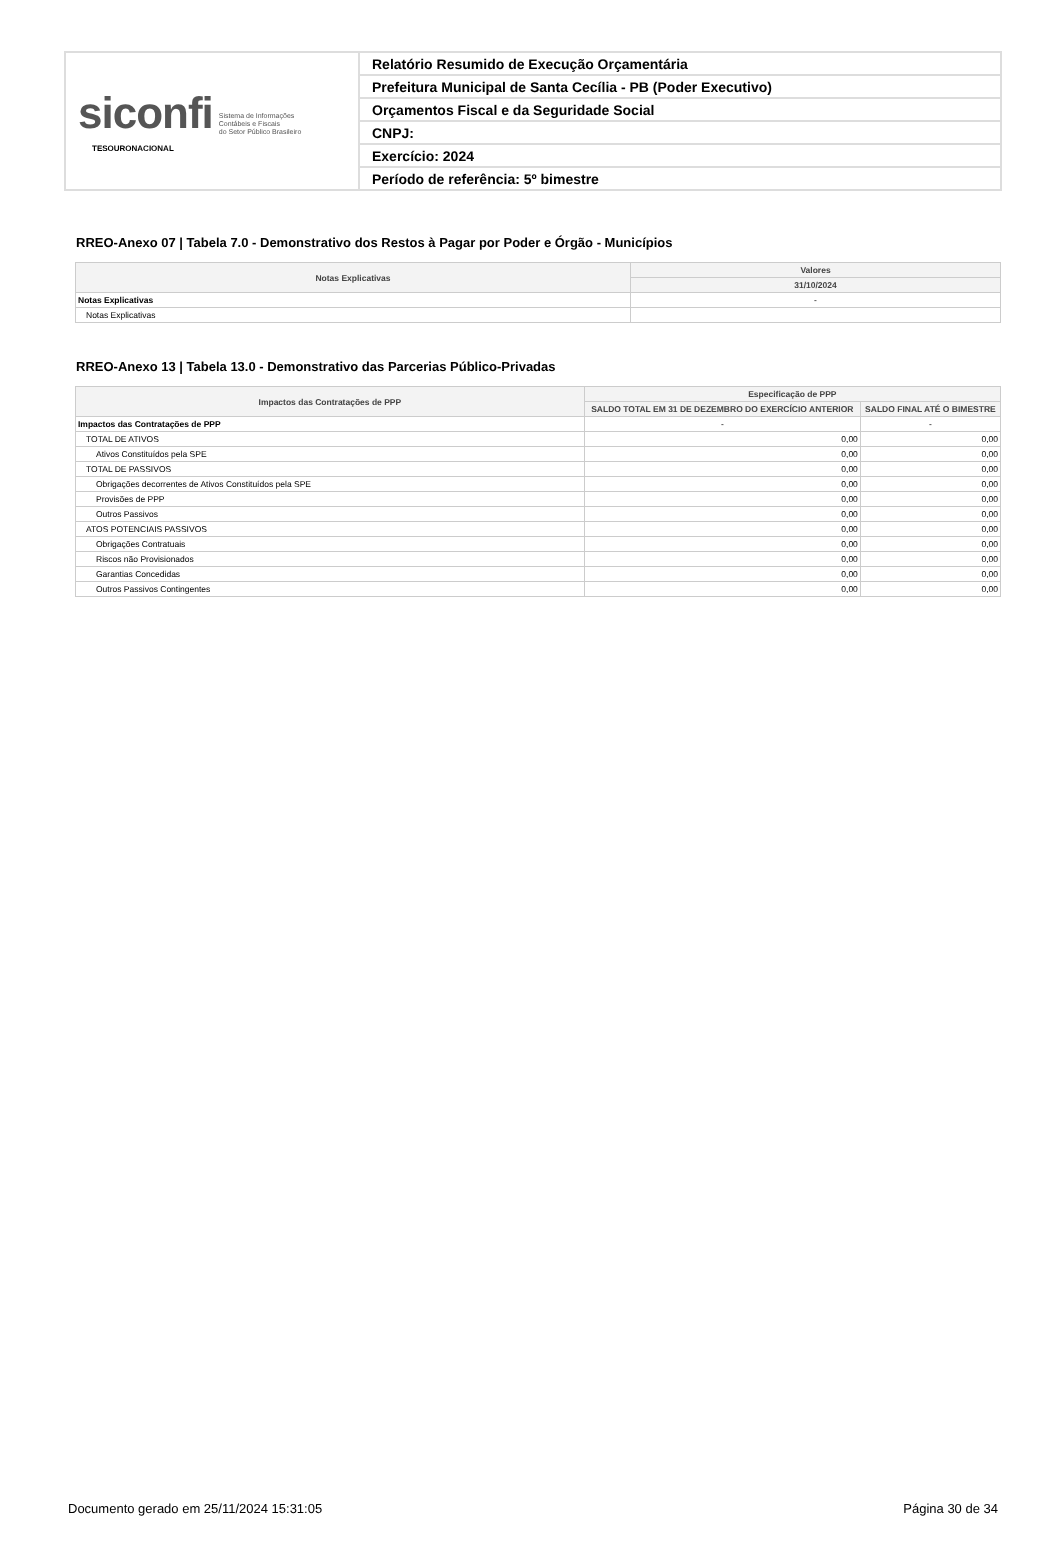| siconfi Sistema de Informações Contábeis e Fiscais do Setor Público Brasileiro TESOURONACIONAL | Relatório Resumido de Execução Orçamentária |
| | Prefeitura Municipal de Santa Cecília - PB (Poder Executivo) |
| | Orçamentos Fiscal e da Seguridade Social |
| | CNPJ: |
| | Exercício: 2024 |
| | Período de referência: 5º bimestre |
RREO-Anexo 07 | Tabela 7.0 - Demonstrativo dos Restos à Pagar por Poder e Órgão - Municípios
| Notas Explicativas | Valores |
| --- | --- |
| | 31/10/2024 |
| Notas Explicativas | - |
| Notas Explicativas | |
RREO-Anexo 13 | Tabela 13.0 - Demonstrativo das Parcerias Público-Privadas
| Impactos das Contratações de PPP | Especificação de PPP | |
| --- | --- | --- |
| | SALDO TOTAL EM 31 DE DEZEMBRO DO EXERCÍCIO ANTERIOR | SALDO FINAL ATÉ O BIMESTRE |
| Impactos das Contratações de PPP | - | - |
| TOTAL DE ATIVOS | 0,00 | 0,00 |
| Ativos Constituídos pela SPE | 0,00 | 0,00 |
| TOTAL DE PASSIVOS | 0,00 | 0,00 |
| Obrigações decorrentes de Ativos Constituídos pela SPE | 0,00 | 0,00 |
| Provisões de PPP | 0,00 | 0,00 |
| Outros Passivos | 0,00 | 0,00 |
| ATOS POTENCIAIS PASSIVOS | 0,00 | 0,00 |
| Obrigações Contratuais | 0,00 | 0,00 |
| Riscos não Provisionados | 0,00 | 0,00 |
| Garantias Concedidas | 0,00 | 0,00 |
| Outros Passivos Contingentes | 0,00 | 0,00 |
Documento gerado em 25/11/2024 15:31:05 Página 30 de 34